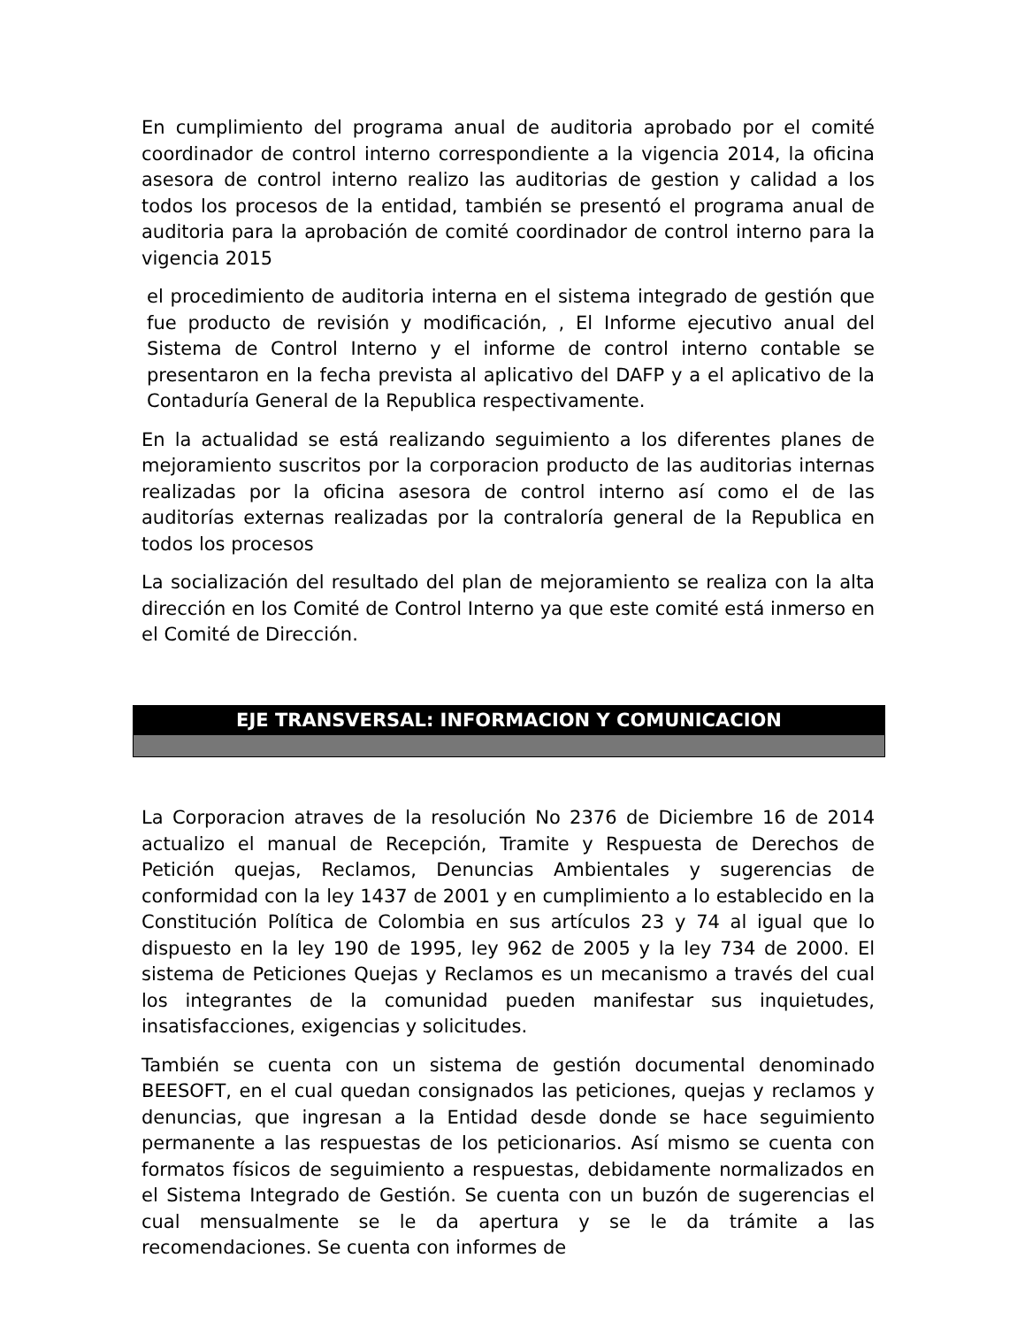En cumplimiento del programa anual de auditoria aprobado por el comité coordinador de control interno correspondiente a la vigencia 2014, la oficina asesora de control interno realizo las auditorias de gestion y calidad a los todos los procesos de la entidad, también se presentó el programa anual de auditoria para la aprobación de comité coordinador de control interno para la vigencia 2015
el procedimiento de auditoria interna en el sistema integrado de gestión que fue producto de revisión y modificación, , El Informe ejecutivo anual del Sistema de Control Interno y el informe de control interno contable se presentaron en la fecha prevista al aplicativo del DAFP y a el aplicativo de la Contaduría General de la Republica respectivamente.
En la actualidad se está realizando seguimiento a los diferentes planes de mejoramiento suscritos por la corporacion producto de las auditorias internas realizadas por la oficina asesora de control interno así como el de las auditorías externas realizadas por la contraloría general de la Republica en todos los procesos
La socialización del resultado del plan de mejoramiento se realiza con la alta dirección en los Comité de Control Interno ya que este comité está inmerso en el Comité de Dirección.
EJE TRANSVERSAL: INFORMACION Y COMUNICACION
La Corporacion atraves de la resolución No 2376 de Diciembre 16 de 2014 actualizo el manual de Recepción, Tramite y Respuesta de Derechos de Petición quejas, Reclamos, Denuncias Ambientales y sugerencias de conformidad con la ley 1437 de 2001 y en cumplimiento a lo establecido en la Constitución Política de Colombia en sus artículos 23 y 74 al igual que lo dispuesto en la ley 190 de 1995, ley 962 de 2005 y la ley 734 de 2000. El sistema de Peticiones Quejas y Reclamos es un mecanismo a través del cual los integrantes de la comunidad pueden manifestar sus inquietudes, insatisfacciones, exigencias y solicitudes.
También se cuenta con un sistema de gestión documental denominado BEESOFT, en el cual quedan consignados las peticiones, quejas y reclamos y denuncias, que ingresan a la Entidad desde donde se hace seguimiento permanente a las respuestas de los peticionarios. Así mismo se cuenta con formatos físicos de seguimiento a respuestas, debidamente normalizados en el Sistema Integrado de Gestión. Se cuenta con un buzón de sugerencias el cual mensualmente se le da apertura y se le da trámite a las recomendaciones. Se cuenta con informes de